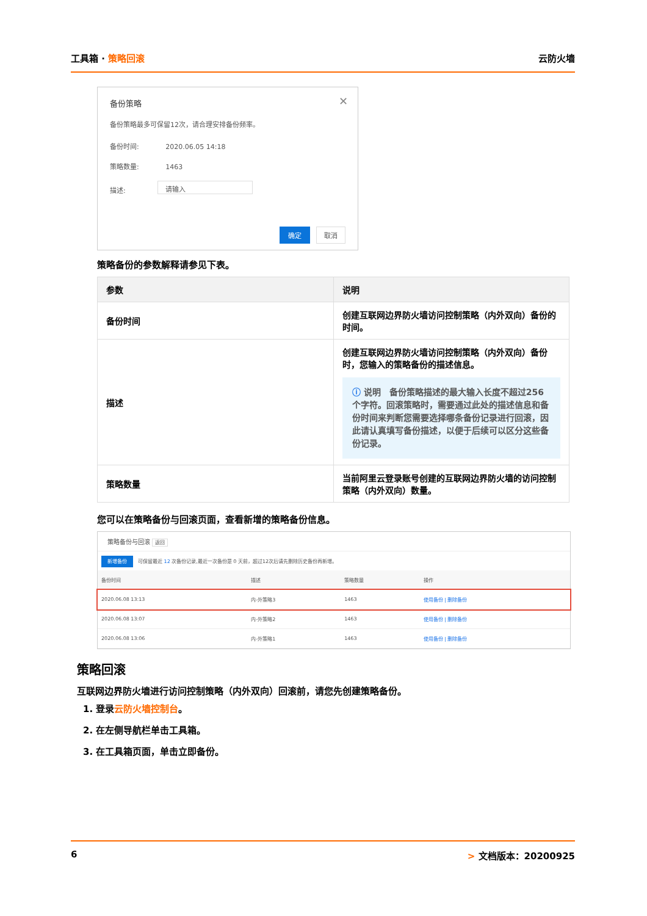工具箱 · 策略回滚 云防火墙
备份策略 ✕
备份策略最多可保留12次，请合理安排备份频率。
备份时间: 2020.06.05 14:18
策略数量: 1463
描述:
请输入
确定 取消
策略备份的参数解释请参见下表。
| 参数 | 说明 |
| --- | --- |
| 备份时间 | 创建互联网边界防火墙访问控制策略（内外双向）备份的时间。 |
| 描述 | 创建互联网边界防火墙访问控制策略（内外双向）备份时，您输入的策略备份的描述信息。 ⓘ 说明 备份策略描述的最大输入长度不超过256个字符。回滚策略时，需要通过此处的描述信息和备份时间来判断您需要选择哪条备份记录进行回滚，因此请认真填写备份描述，以便于后续可以区分这些备份记录。 |
| 策略数量 | 当前阿里云登录账号创建的互联网边界防火墙的访问控制策略（内外双向）数量。 |
您可以在策略备份与回滚页面，查看新增的策略备份信息。
策略备份与回滚 返回
新增备份　可保留最近 12 次备份记录,最近一次备份是 0 天前，超过12次后请先删除历史备份再新增。
| 备份时间 | 描述 | 策略数量 | 操作 |
| --- | --- | --- | --- |
| 2020.06.08 13:13 | 内-外策略3 | 1463 | 使用备份 / 删除备份 |
| 2020.06.08 13:07 | 内-外策略2 | 1463 | 使用备份 / 删除备份 |
| 2020.06.08 13:06 | 内-外策略1 | 1463 | 使用备份 / 删除备份 |
策略回滚
互联网边界防火墙进行访问控制策略（内外双向）回滚前，请您先创建策略备份。
1. 登录云防火墙控制台。
2. 在左侧导航栏单击工具箱。
3. 在工具箱页面，单击立即备份。
6 > 文档版本：20200925